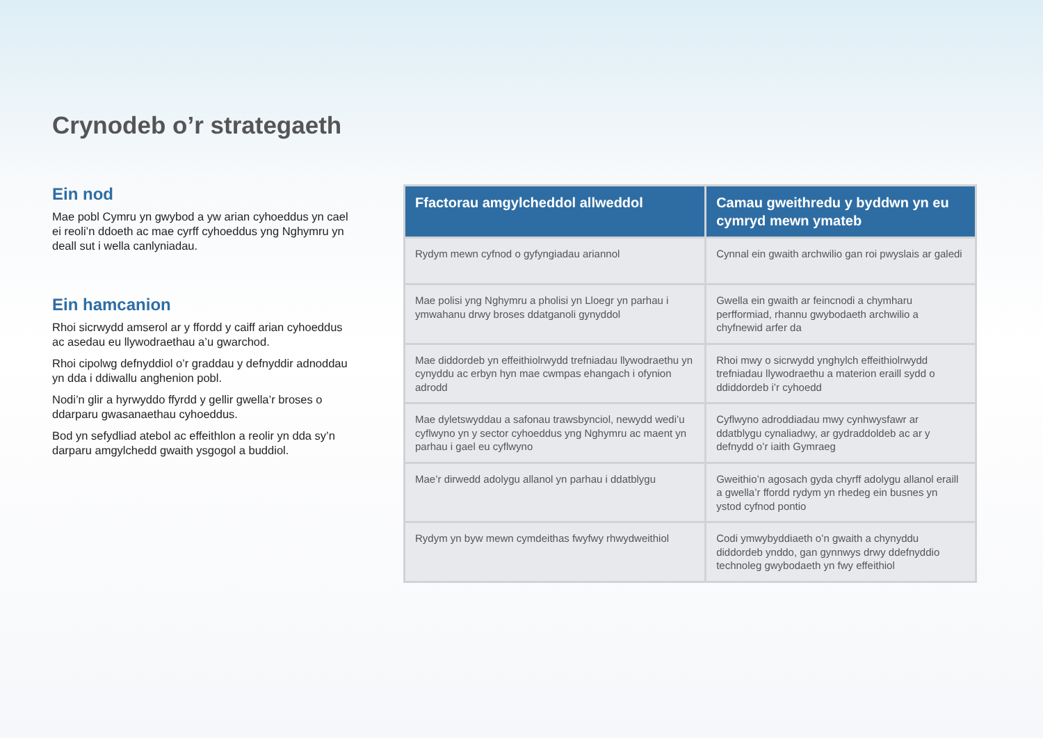Crynodeb o’r strategaeth
Ein nod
Mae pobl Cymru yn gwybod a yw arian cyhoeddus yn cael ei reoli’n ddoeth ac mae cyrff cyhoeddus yng Nghymru yn deall sut i wella canlyniadau.
Ein hamcanion
Rhoi sicrwydd amserol ar y ffordd y caiff arian cyhoeddus ac asedau eu llywodraethau a’u gwarchod.
Rhoi cipolwg defnyddiol o’r graddau y defnyddir adnoddau yn dda i ddiwallu anghenion pobl.
Nodi’n glir a hyrwyddo ffyrdd y gellir gwella’r broses o ddarparu gwasanaethau cyhoeddus.
Bod yn sefydliad atebol ac effeithlon a reolir yn dda sy’n darparu amgylchedd gwaith ysgogol a buddiol.
| Ffactorau amgylcheddol allweddol | Camau gweithredu y byddwn yn eu cymryd mewn ymateb |
| --- | --- |
| Rydym mewn cyfnod o gyfyngiadau ariannol | Cynnal ein gwaith archwilio gan roi pwyslais ar galedi |
| Mae polisi yng Nghymru a pholisi yn Lloegr yn parhau i ymwahanu drwy broses ddatganoli gynyddol | Gwella ein gwaith ar feincnodi a chymharu perfformiad, rhannu gwybodaeth archwilio a chyfnewid arfer da |
| Mae diddordeb yn effeithiolrwydd trefniadau llywodraethu yn cynyddu ac erbyn hyn mae cwmpas ehangach i ofynion adrodd | Rhoi mwy o sicrwydd ynghylch effeithiolrwydd trefniadau llywodraethu a materion eraill sydd o ddiddordeb i’r cyhoedd |
| Mae dyletswyddau a safonau trawsbynciol, newydd wedi’u cyflwyno yn y sector cyhoeddus yng Nghymru ac maent yn parhau i gael eu cyflwyno | Cyflwyno adroddiadau mwy cynhwysfawr ar ddatblygu cynaliadwy, ar gydraddoldeb ac ar y defnydd o’r iaith Gymraeg |
| Mae’r dirwedd adolygu allanol yn parhau i ddatblygu | Gweithio’n agosach gyda chyrff adolygu allanol eraill a gwella’r ffordd rydym yn rhedeg ein busnes yn ystod cyfnod pontio |
| Rydym yn byw mewn cymdeithas fwyfwy rhwydweithiol | Codi ymwybyddiaeth o’n gwaith a chynyddu diddordeb ynddo, gan gynnwys drwy ddefnyddio technoleg gwybodaeth yn fwy effeithiol |